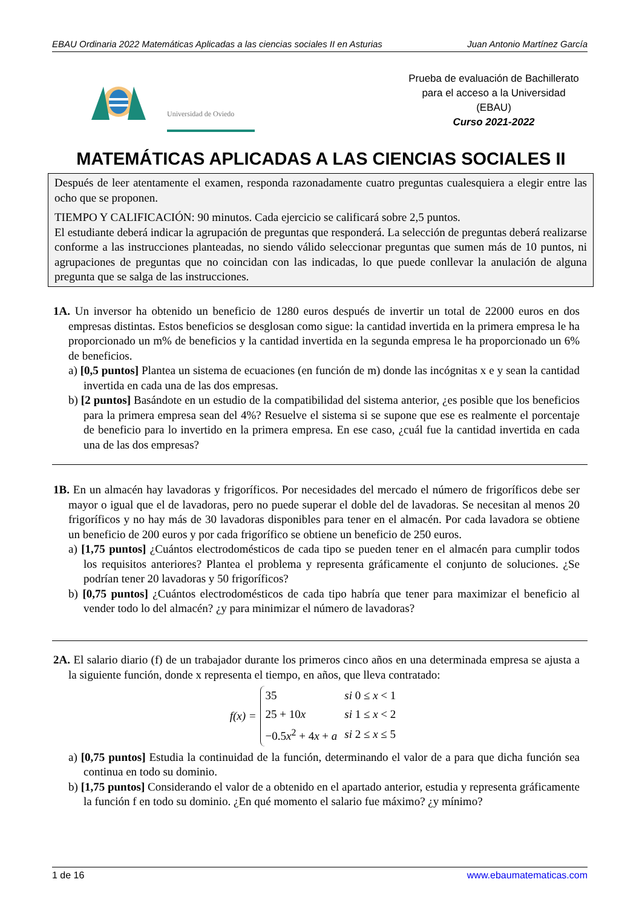EBAU Ordinaria 2022 Matemáticas Aplicadas a las ciencias sociales II en Asturias Juan Antonio Martínez García
Universidad de Oviedo
Prueba de evaluación de Bachillerato
para el acceso a la Universidad
(EBAU)
Curso 2021-2022
MATEMÁTICAS APLICADAS A LAS CIENCIAS SOCIALES II
Después de leer atentamente el examen, responda razonadamente cuatro preguntas cualesquiera a elegir entre las ocho que se proponen.
TIEMPO Y CALIFICACIÓN: 90 minutos. Cada ejercicio se calificará sobre 2,5 puntos.
El estudiante deberá indicar la agrupación de preguntas que responderá. La selección de preguntas deberá realizarse conforme a las instrucciones planteadas, no siendo válido seleccionar preguntas que sumen más de 10 puntos, ni agrupaciones de preguntas que no coincidan con las indicadas, lo que puede conllevar la anulación de alguna pregunta que se salga de las instrucciones.
1A. Un inversor ha obtenido un beneficio de 1280 euros después de invertir un total de 22000 euros en dos empresas distintas. Estos beneficios se desglosan como sigue: la cantidad invertida en la primera empresa le ha proporcionado un m% de beneficios y la cantidad invertida en la segunda empresa le ha proporcionado un 6% de beneficios.
a) [0,5 puntos] Plantea un sistema de ecuaciones (en función de m) donde las incógnitas x e y sean la cantidad invertida en cada una de las dos empresas.
b) [2 puntos] Basándote en un estudio de la compatibilidad del sistema anterior, ¿es posible que los beneficios para la primera empresa sean del 4%? Resuelve el sistema si se supone que ese es realmente el porcentaje de beneficio para lo invertido en la primera empresa. En ese caso, ¿cuál fue la cantidad invertida en cada una de las dos empresas?
1B. En un almacén hay lavadoras y frigoríficos. Por necesidades del mercado el número de frigoríficos debe ser mayor o igual que el de lavadoras, pero no puede superar el doble del de lavadoras. Se necesitan al menos 20 frigoríficos y no hay más de 30 lavadoras disponibles para tener en el almacén. Por cada lavadora se obtiene un beneficio de 200 euros y por cada frigorífico se obtiene un beneficio de 250 euros.
a) [1,75 puntos] ¿Cuántos electrodomésticos de cada tipo se pueden tener en el almacén para cumplir todos los requisitos anteriores? Plantea el problema y representa gráficamente el conjunto de soluciones. ¿Se podrían tener 20 lavadoras y 50 frigoríficos?
b) [0,75 puntos] ¿Cuántos electrodomésticos de cada tipo habría que tener para maximizar el beneficio al vender todo lo del almacén? ¿y para minimizar el número de lavadoras?
2A. El salario diario (f) de un trabajador durante los primeros cinco años en una determinada empresa se ajusta a la siguiente función, donde x representa el tiempo, en años, que lleva contratado:
f(x) =
| 35 | si 0 ≤ x < 1 |
| 25 + 10 x | si 1 ≤ x < 2 |
| −0.5 x<sup>2</sup> + 4 x + a | si 2 ≤ x ≤ 5 |
a) [0,75 puntos] Estudia la continuidad de la función, determinando el valor de a para que dicha función sea continua en todo su dominio.
b) [1,75 puntos] Considerando el valor de a obtenido en el apartado anterior, estudia y representa gráficamente la función f en todo su dominio. ¿En qué momento el salario fue máximo? ¿y mínimo?
1 de 16 www.ebaumatematicas.com